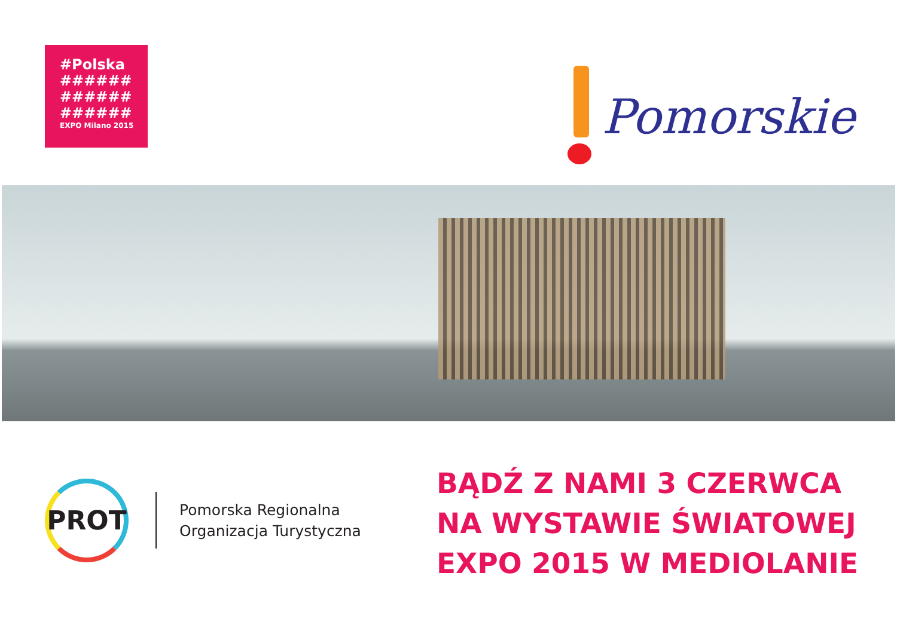#Polska
######
######
######
EXPO Milano 2015
Pomorskie
PROT
Pomorska Regionalna
Organizacja Turystyczna
BĄDŹ Z NAMI 3 CZERWCA
NA WYSTAWIE ŚWIATOWEJ
EXPO 2015 W MEDIOLANIE